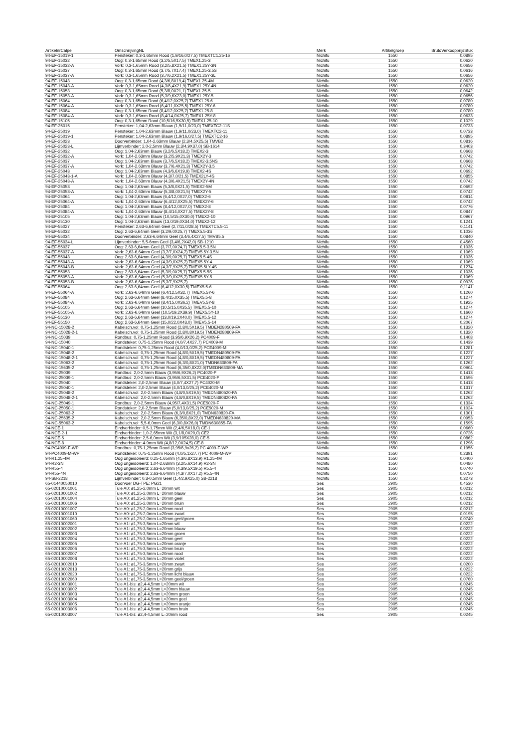| ArtikelnrCalpe | OmschrijvingNL | Merk | Artikelgroep | BrutoVerkoopprijsStuk |
| --- | --- | --- | --- | --- |
| 94-EF-15019-1 | Pensteker: 0,3-1,65mm Rood (1,9/16,0/27,5) TMEXTC1.25-16 | Nichifu | 1550 | 0,0895 |
| 94-EF-15032 | Oog: 0,3-1,65mm Rood (3,2/5,5X17,5) TMEX1.25-3 | Nichifu | 1550 | 0,0620 |
| 94-EF-15032-A | Vork: 0,3-1,65mm Rood (3,2/5,8X21,5) TMEX1.25Y-3N | Nichifu | 1550 | 0,0656 |
| 94-EF-15037 | Oog: 0,3-1,65mm Rood (3,7/5,7X17,4) TMEX1.25-3.5S | Nichifu | 1550 | 0,0616 |
| 94-EF-15037-A | Vork: 0,3-1,65mm Rood (3,7/6,2X21,5) TMEX1.25Y-3L | Nichifu | 1550 | 0,0656 |
| 94-EF-15043 | Oog: 0,3-1,65mm Rood (4,3/6,8X19,4) TMEX1.25-4M | Nichifu | 1550 | 0,0620 |
| 94-EF-15043-A | Vork: 0,3-1,65mm Rood (4,3/6,4X21,9) TMEX1.25Y-4N | Nichifu | 1550 | 0,0620 |
| 94-EF-15053 | Oog: 0,3-1,65mm Rood (5,3/8,0X21,1) TMEX1.25-5 | Nichifu | 1550 | 0,0642 |
| 94-EF-15053-A | Vork: 0,3-1,65mm Rood (5,3/9,6X23,0) TMEX1.25Y-5 | Nichifu | 1550 | 0,0656 |
| 94-EF-15064 | Oog: 0,3-1,65mm Rood (6,4/12,0X25,7) TMEX1.25-6 | Nichifu | 1550 | 0,0780 |
| 94-EF-15064-A | Vork: 0,3-1,65mm Rood (6,4/11,0X25,5) TMEX1.25Y-6 | Nichifu | 1550 | 0,0780 |
| 94-EF-15084 | Oog: 0,3-1,65mm Rood (8,4/12,0X25,7) TMEX1.25-8 | Nichifu | 1550 | 0,0780 |
| 94-EF-15084-A | Vork: 0,3-1,65mm Rood (8,4/14,0X25,7) TMEX1.25Y-8 | Nichifu | 1550 | 0,0633 |
| 94-EF-15105 | Oog: 0,3-1,65mm Rood (10,5/16,5X30,5) TMEX1.25-10 | Nichifu | 1550 | 0,1029 |
| 94-EF-25015 | Pensteker: 1,04-2,63mm Blauw (1,5/11,0/23,0) TMEXTC2-11S | Nichifu | 1550 | 0,0733 |
| 94-EF-25019 | Pensteker: 1,04-2,63mm Blauw (1,9/11,0/23,0) TMEXTC2-11 | Nichifu | 1550 | 0,0733 |
| 94-EF-25019-1 | Pensteker: 1,04-2,63mm Blauw (1,9/16,0/27,5) TMEXTC2-16 | Nichifu | 1550 | 0,0895 |
| 94-EF-25023 | Doorverbinder: 1,04-2,63mm Blauw (2,3/4,5X25,5) TMVB2 | Nichifu | 1550 | 0,0816 |
| 94-EF-25023-L | Lijmverbinder: 2,0-2,5mm Blauw (2,3/4,9X37,0) SB-1614 | Nichifu | 1550 | 0,3403 |
| 94-EF-25032 | Oog: 1,04-2,63mm Blauw (3,2/6,5X18,2) TMEX2-3 | Nichifu | 1550 | 0,0668 |
| 94-EF-25032-A | Vork: 1,04-2,63mm Blauw (3,2/5,9X21,3) TMEX2Y-3 | Nichifu | 1550 | 0,0742 |
| 94-EF-25037 | Oog: 1,04-2,63mm Blauw (3,7/6,5X18,2) TMEX2-3,5NS | Nichifu | 1550 | 0,0668 |
| 94-EF-25037-A | Vork: 1,04-2,63mm Blauw (3,7/6,4X21,3) TMEX2Y-3.5 | Nichifu | 1550 | 0,0742 |
| 94-EF-25043 | Oog: 1,04-2,63mm Blauw (4,3/6,6X19,9) TMEX2-4S | Nichifu | 1550 | 0,0692 |
| 94-EF-25043-1-A | Vork: 1,04-2,63mm Blauw (4,3/7,0/21,5) TMEX2LY-4S | Nichifu | 1550 | 0,0855 |
| 94-EF-25043-A | Vork: 1,04-2,63mm Blauw (4,3/6,4X21,5) TMEX2Y-4N | Nichifu | 1550 | 0,0742 |
| 94-EF-25053 | Oog: 1,04-2,63mm Blauw (5,3/8,0X21,5) TMEX2-5M | Nichifu | 1550 | 0,0692 |
| 94-EF-25053-A | Vork: 1,04-2,63mm Blauw (5,3/8,0X21,5) TMEX2Y-5 | Nichifu | 1550 | 0,0742 |
| 94-EF-25064 | Oog: 1,04-2,63mm Blauw (6,4/12,0X27,0) TMEX2-6 | Nichifu | 1550 | 0,0814 |
| 94-EF-25064-A | Vork: 1,04-2,63mm Blauw (6,4/12,0X25,5) TMEX2Y-6 | Nichifu | 1550 | 0,0742 |
| 94-EF-25084 | Oog: 1,04-2,63mm Blauw (8,4/12,0X27,0) TMEX2-8 | Nichifu | 1550 | 0,0776 |
| 94-EF-25084-A | Vork: 1,04-2,63mm Blauw (8,4/14,0X27,5) TMEX2Y-8 | Nichifu | 1550 | 0,0847 |
| 94-EF-25105 | Oog: 1,04-2,63mm Blauw (10,5/15,0X30,0) TMEX2-10 | Nichifu | 1550 | 0,0967 |
| 94-EF-25130 | Oog: 1,04-2,63mm Blauw (13,0/19,0X34,0) TMEX2-12 | Nichifu | 1550 | 0,1241 |
| 94-EF-55027 | Pensteker: 2,63-6,64mm Geel (2,7/11,0/28,5) TMEXTC5.5-11 | Nichifu | 1550 | 0,1141 |
| 94-EF-55032 | Oog: 2,63-6,64mm Geel (3,2/9,0X25,7) TMEX5.5-3S | Nichifu | 1550 | 0,1036 |
| 94-EF-55034 | Doorverbinder: 2,63-6,64mm Geel (3,4/6,4X27,5) TMVB5.5 | Nichifu | 1550 | 0,0840 |
| 94-EF-55034-L | Lijmverbinder: 5,5-6mm Geel (3,4/6,2X42,0) SB-1210 | Nichifu | 1550 | 0,4560 |
| 94-EF-55037 | Oog: 2,63-6,64mm Geel (3,7/7,0X24,7) TMEX5.5-3.5N | Nichifu | 1550 | 0,1036 |
| 94-EF-55037-A | Vork: 2,63-6,64mm Geel (3,7/7,0X24,7) TMEV5.5Y-3.5N | Nichifu | 1550 | 0,1069 |
| 94-EF-55043 | Oog: 2,63-6,64mm Geel (4,3/9,0X25,7) TMEX5.5-4S | Nichifu | 1550 | 0,1036 |
| 94-EF-55043-A | Vork: 2,63-6,64mm Geel (4,3/9,0X25,7) TMEX5.5Y-4 | Nichifu | 1550 | 0,1069 |
| 94-EF-55043-B | Vork: 2,63-6,64mm Geel (4,3/7,9X25,7) TMEX5.5LY-4S | Nichifu | 1550 | 0,1274 |
| 94-EF-55053 | Oog: 2,63-6,64mm Geel (5,3/9,0X25,7) TMEX5.5-5S | Nichifu | 1550 | 0,1036 |
| 94-EF-55053-A | Vork: 2,63-6,64mm Geel (5,3/9,0X25,7) TMEX5.5Y-5 | Nichifu | 1550 | 0,1069 |
| 94-EF-55053-B | Vork: 2,63-6,64mm Geel (5,3/7,9X25,7) | Nichifu | 1550 | 0,0926 |
| 94-EF-55064 | Oog: 2,63-6,64mm Geel (6,4/12,0X30,5) TMEX5.5-6 | Nichifu | 1550 | 0,1141 |
| 94-EF-55064-A | Vork: 2,63-6,64mm Geel (6,4/12,5X32,7) TMEX5.5Y-6 | Nichifu | 1550 | 0,1260 |
| 94-EF-55084 | Oog: 2,63-6,64mm Geel (8,4/15,0X35,5) TMEX5.5-8 | Nichifu | 1550 | 0,1274 |
| 94-EF-55084-A | Vork: 2,63-6,64mm Geel (8,4/15,0X36,2) TMEV5.5Y-8 | Nichifu | 1550 | 0,1925 |
| 94-EF-55105 | Oog: 2,63-6,64mm Geel (10,5/15,0X35,5) TMEX5.5-10 | Nichifu | 1550 | 0,1274 |
| 94-EF-55105-A | Vork: 2,63-6,64mm Geel (10,5/19,2X39,9) TMEX5.5Y-10 | Nichifu | 1550 | 0,1660 |
| 94-EF-55130 | Oog: 2,63-6,64mm Geel (13,0/19,2X40,0) TMEX5.5-12 | Nichifu | 1550 | 0,1274 |
| 94-EF-55150 | Oog: 2,63-6,64mm Geel (15,0/22,0X43,0) TMEV5.5-14 | Nichifu | 1550 | 0,2067 |
| 94-NC-15028-2 | Kabelsch.vol: 0,75-1,25mm Rood (2,8/0,5X19,5) TMDEN280509-FA | Nichifu | 1550 | 0,1320 |
| 94-NC-15028-2-1 | Kabelsch.vol: 0,75-1,25mm Rood (2,8/0,8X19,5) TMDEN280809-FA | Nichifu | 1550 | 0,1320 |
| 94-NC-15039 | Rondbus: 0,75-1,25mm Rood (3,95/6,9X26,2) PC4009-F | Nichifu | 1550 | 0,1408 |
| 94-NC-15040 | Rondsteker: 0,75-1,25mm Rood (4,0/7,4X27,7) PC4009-M | Nichifu | 1550 | 0,1439 |
| 94-NC-15040-1 | Rondsteker: 0,75-1,25mm Rood (4,0/13,0/25,2) PCE4009-M | Nichifu | 1550 | 0,1281 |
| 94-NC-15048-2 | Kabelsch.vol: 0,75-1,25mm Rood (4,8/0,5X19,5) TMEDN480509-FA | Nichifu | 1550 | 0,1227 |
| 94-NC-15048-2-1 | Kabelsch.vol: 0,75-1,25mm Rood (4,8/0,8X19,5) TMEDN480809-FA | Nichifu | 1550 | 0,1227 |
| 94-NC-15063-2 | Kabelsch.vol: 0,75-1,25mm Rood (6,3/0,8X21,0) TMDN630809-FA | Nichifu | 1550 | 0,1262 |
| 94-NC-15635-2 | Kabelsch.vol: 0,75-1,25mm Rood (6,35/0,8X22,0)TMEDN630809-MA | Nichifu | 1550 | 0,0904 |
| 94-NC-25039 | Rondbus: 2,0-2,5mm Blauw (3,95/6,9X26,2) PC4020-F | Nichifu | 1550 | 0,1413 |
| 94-NC-25039-1 | Rondbus: 2,0-2,5mm Blauw (3,95/6,5X31,5) PCE4020-F | Nichifu | 1550 | 0,1596 |
| 94-NC-25040 | Rondsteker: 2,0-2,5mm Blauw (4,0/7,4X27,7) PC4020-M | Nichifu | 1550 | 0,1413 |
| 94-NC-25040-1 | Rondsteker: 2,0-2,5mm Blauw (4,0/13,0/25,2) PCE4020-M | Nichifu | 1550 | 0,1317 |
| 94-NC-25048-2 | Kabelsch.vol: 2,0-2,5mm Blauw (4,8/0,5X19,5) TMEDN480520-FA | Nichifu | 1550 | 0,1262 |
| 94-NC-25048-2-1 | Kabelsch.vol: 2,0-2,5mm Blauw (4,8/0,8X19,5) TMEDN480820-FA | Nichifu | 1550 | 0,1262 |
| 94-NC-25049-1 | Rondbus: 2,0-2,5mm Blauw (4,95/7,4X31,5) PCE5020-F | Nichifu | 1550 | 0,1334 |
| 94-NC-25050-1 | Rondsteker: 2,0-2,5mm Blauw (5,0/13,0/25,2) PCE5020-M | Nichifu | 1550 | 0,1024 |
| 94-NC-25063-2 | Kabelsch.vol: 2,0-2,5mm Blauw (6,3/0,8X21,0) TMDN630820-FA | Nichifu | 1550 | 0,1301 |
| 94-NC-25635-2 | Kabelsch.vol: 2,0-2,5mm Blauw (6,35/0,8X22,0) TMEDN630820-MA | Nichifu | 1550 | 0,0953 |
| 94-NC-55063-2 | Kabelsch.vol: 5,5-6,0mm Geel (6,3/0,8X26,0) TMDN630855-FA | Nichifu | 1550 | 0,1595 |
| 94-NCE-1 | Eindverbinder: 0,5-1,75mm Wit (2,4/6,5X18,0) CE-1 | Nichifu | 1550 | 0,0660 |
| 94-NCE-2-1 | Eindverbinder: 1,0-2,65mm Wit (3,1/8,0X20,0) CE2 | Nichifu | 1550 | 0,0726 |
| 94-NCE-5 | Eindverbinder: 2,5-6,0mm Wit (3,9/105X28,0) CE-5 | Nichifu | 1550 | 0,0862 |
| 94-NCE-8 | Eindverbinder: 4-9mm Wit (4,8/12,0X24,5) CE-8 | Nichifu | 1550 | 0,1296 |
| 94-PC4009-F-WP | Rondbus: 0,75-1,25mm Rood (3,95/6,9x26,2) PC 4009-F-WP | Nichifu | 1550 | 0,1956 |
| 94-PC4009-M-WP | Rondsteker: 0,75-1,25mm Rood (4,0/5,1x27,7) PC 4009-M-WP | Nichifu | 1550 | 0,2391 |
| 94-R1.25-4M | Oog ongeïsoleerd: 0,25-1,65mm (4,3/6,8X13,9) R1.25-4M | Nichifu | 1550 | 0,0400 |
| 94-R2-3N | Oog ongeïsoleerd: 1,04-2,63mm (3,2/5,6X14,9) R2-3N | Nichifu | 1550 | 0,0480 |
| 94-R55-4 | Oog ongeïsoleerd: 2,63-6,64mm (4,3/9,5X19,5) R5.5-4 | Nichifu | 1550 | 0,0740 |
| 94-R55-4N | Oog ongeïsoleerd: 2,63-6,64mm (4,3/7,0X17,2) R5.5-4N | Nichifu | 1550 | 0,0750 |
| 94-SB-2218 | Lijmverbinder: 0,3-0,5mm Geel (1,4/2,9X25,0) SB-2218 | Nichifu | 1550 | 0,3273 |
| 65-01440050010 | Doorvoer DG-TPE: PG21 | Ses | 2905 | 0,4530 |
| 65-02010001001 | Tule A0: ø1,25-2,0mm L=20mm wit | Ses | 2905 | 0,0212 |
| 65-02010001002 | Tule A0: ø1,25-2,0mm L=20mm blauw | Ses | 2905 | 0,0212 |
| 65-02010001004 | Tule A0: ø1,25-2,0mm L=20mm geel | Ses | 2905 | 0,0212 |
| 65-02010001006 | Tule A0: ø1,25-2,0mm L=20mm bruin | Ses | 2905 | 0,0212 |
| 65-02010001007 | Tule A0: ø1,25-2,0mm L=20mm rood | Ses | 2905 | 0,0212 |
| 65-02010001010 | Tule A0: ø1,25-2,0mm L=20mm zwart | Ses | 2905 | 0,0195 |
| 65-02010001060 | Tule A0: ø1,25-2,0mm L=20mm geel/groen | Ses | 2905 | 0,0740 |
| 65-02010002001 | Tule A1: ø1,75-3,5mm L=20mm wit | Ses | 2905 | 0,0222 |
| 65-02010002002 | Tule A1: ø1,75-3,5mm L=20mm blauw | Ses | 2905 | 0,0222 |
| 65-02010002003 | Tule A1: ø1,75-3,5mm L=20mm groen | Ses | 2905 | 0,0222 |
| 65-02010002004 | Tule A1: ø1,75-3,5mm L=20mm geel | Ses | 2905 | 0,0222 |
| 65-02010002005 | Tule A1: ø1,75-3,5mm L=20mm oranje | Ses | 2905 | 0,0222 |
| 65-02010002006 | Tule A1: ø1,75-3,5mm L=20mm bruin | Ses | 2905 | 0,0222 |
| 65-02010002007 | Tule A1: ø1,75-3,5mm L=20mm rood | Ses | 2905 | 0,0222 |
| 65-02010002008 | Tule A1: ø1,75-3,5mm L=20mm violet | Ses | 2905 | 0,0222 |
| 65-02010002010 | Tule A1: ø1,75-3,5mm L=20mm zwart | Ses | 2905 | 0,0200 |
| 65-02010002013 | Tule A1: ø1,75-3,5mm L=20mm grijs | Ses | 2905 | 0,0222 |
| 65-02010002020 | Tule A1: ø1,75-3,5mm L=20mm licht blauw | Ses | 2905 | 0,0222 |
| 65-02010002060 | Tule A1: ø1,75-3,5mm L=20mm geel/groen | Ses | 2905 | 0,0760 |
| 65-02010003001 | Tule A1-bis: ø2,4-4,5mm L=20mm wit | Ses | 2905 | 0,0245 |
| 65-02010003002 | Tule A1-bis: ø2,4-4,5mm L=20mm blauw | Ses | 2905 | 0,0245 |
| 65-02010003003 | Tule A1-bis: ø2,4-4,5mm L=20mm groen | Ses | 2905 | 0,0245 |
| 65-02010003004 | Tule A1-bis: ø2,4-4,5mm L=20mm geel | Ses | 2905 | 0,0245 |
| 65-02010003005 | Tule A1-bis: ø2,4-4,5mm L=20mm oranje | Ses | 2905 | 0,0245 |
| 65-02010003006 | Tule A1-bis: ø2,4-4,5mm L=20mm bruin | Ses | 2905 | 0,0245 |
| 65-02010003007 | Tule A1-bis: ø2,4-4,5mm L=20mm rood | Ses | 2905 | 0,0245 |